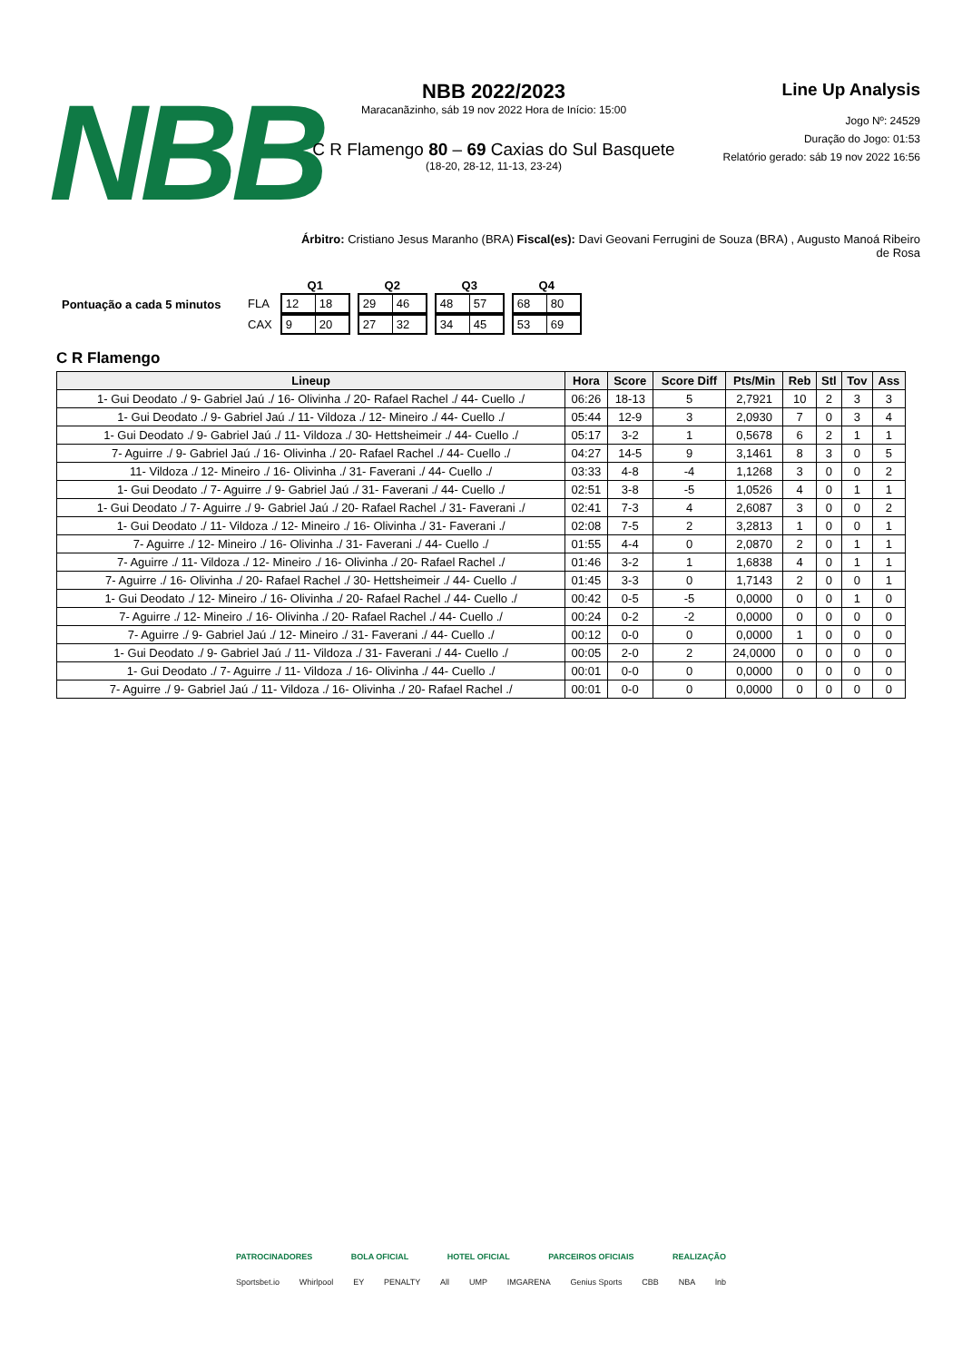NBB
NBB 2022/2023
Maracanãzinho, sáb 19 nov 2022 Hora de Início: 15:00
C R Flamengo 80 – 69 Caxias do Sul Basquete
(18-20, 28-12, 11-13, 23-24)
Line Up Analysis
Jogo Nº: 24529
Duração do Jogo: 01:53
Relatório gerado: sáb 19 nov 2022 16:56
Árbitro: Cristiano Jesus Maranho (BRA) Fiscal(es): Davi Geovani Ferrugini de Souza (BRA) , Augusto Manoá Ribeiro de Rosa
Pontuação a cada 5 minutos
| | Q1 | Q2 | Q3 | Q4 |
| FLA | 12 18 | 29 46 | 48 57 | 68 80 |
| CAX | 9 20 | 27 32 | 34 45 | 53 69 |
C R Flamengo
| Lineup | Hora | Score | Score Diff | Pts/Min | Reb | Stl | Tov | Ass |
| --- | --- | --- | --- | --- | --- | --- | --- | --- |
| 1- Gui Deodato ./ 9- Gabriel Jaú ./ 16- Olivinha ./ 20- Rafael Rachel ./ 44- Cuello ./ | 06:26 | 18-13 | 5 | 2,7921 | 10 | 2 | 3 | 3 |
| 1- Gui Deodato ./ 9- Gabriel Jaú ./ 11- Vildoza ./ 12- Mineiro ./ 44- Cuello ./ | 05:44 | 12-9 | 3 | 2,0930 | 7 | 0 | 3 | 4 |
| 1- Gui Deodato ./ 9- Gabriel Jaú ./ 11- Vildoza ./ 30- Hettsheimeir ./ 44- Cuello ./ | 05:17 | 3-2 | 1 | 0,5678 | 6 | 2 | 1 | 1 |
| 7- Aguirre ./ 9- Gabriel Jaú ./ 16- Olivinha ./ 20- Rafael Rachel ./ 44- Cuello ./ | 04:27 | 14-5 | 9 | 3,1461 | 8 | 3 | 0 | 5 |
| 11- Vildoza ./ 12- Mineiro ./ 16- Olivinha ./ 31- Faverani ./ 44- Cuello ./ | 03:33 | 4-8 | -4 | 1,1268 | 3 | 0 | 0 | 2 |
| 1- Gui Deodato ./ 7- Aguirre ./ 9- Gabriel Jaú ./ 31- Faverani ./ 44- Cuello ./ | 02:51 | 3-8 | -5 | 1,0526 | 4 | 0 | 1 | 1 |
| 1- Gui Deodato ./ 7- Aguirre ./ 9- Gabriel Jaú ./ 20- Rafael Rachel ./ 31- Faverani ./ | 02:41 | 7-3 | 4 | 2,6087 | 3 | 0 | 0 | 2 |
| 1- Gui Deodato ./ 11- Vildoza ./ 12- Mineiro ./ 16- Olivinha ./ 31- Faverani ./ | 02:08 | 7-5 | 2 | 3,2813 | 1 | 0 | 0 | 1 |
| 7- Aguirre ./ 12- Mineiro ./ 16- Olivinha ./ 31- Faverani ./ 44- Cuello ./ | 01:55 | 4-4 | 0 | 2,0870 | 2 | 0 | 1 | 1 |
| 7- Aguirre ./ 11- Vildoza ./ 12- Mineiro ./ 16- Olivinha ./ 20- Rafael Rachel ./ | 01:46 | 3-2 | 1 | 1,6838 | 4 | 0 | 1 | 1 |
| 7- Aguirre ./ 16- Olivinha ./ 20- Rafael Rachel ./ 30- Hettsheimeir ./ 44- Cuello ./ | 01:45 | 3-3 | 0 | 1,7143 | 2 | 0 | 0 | 1 |
| 1- Gui Deodato ./ 12- Mineiro ./ 16- Olivinha ./ 20- Rafael Rachel ./ 44- Cuello ./ | 00:42 | 0-5 | -5 | 0,0000 | 0 | 0 | 1 | 0 |
| 7- Aguirre ./ 12- Mineiro ./ 16- Olivinha ./ 20- Rafael Rachel ./ 44- Cuello ./ | 00:24 | 0-2 | -2 | 0,0000 | 0 | 0 | 0 | 0 |
| 7- Aguirre ./ 9- Gabriel Jaú ./ 12- Mineiro ./ 31- Faverani ./ 44- Cuello ./ | 00:12 | 0-0 | 0 | 0,0000 | 1 | 0 | 0 | 0 |
| 1- Gui Deodato ./ 9- Gabriel Jaú ./ 11- Vildoza ./ 31- Faverani ./ 44- Cuello ./ | 00:05 | 2-0 | 2 | 24,0000 | 0 | 0 | 0 | 0 |
| 1- Gui Deodato ./ 7- Aguirre ./ 11- Vildoza ./ 16- Olivinha ./ 44- Cuello ./ | 00:01 | 0-0 | 0 | 0,0000 | 0 | 0 | 0 | 0 |
| 7- Aguirre ./ 9- Gabriel Jaú ./ 11- Vildoza ./ 16- Olivinha ./ 20- Rafael Rachel ./ | 00:01 | 0-0 | 0 | 0,0000 | 0 | 0 | 0 | 0 |
PATROCINADORES BOLA OFICIAL HOTEL OFICIAL PARCEIROS OFICIAIS REALIZAÇÃO
Sportsbet.io Whirlpool EY PENALTY All UMP IMGARENA Genius Sports CBB NBA lnb